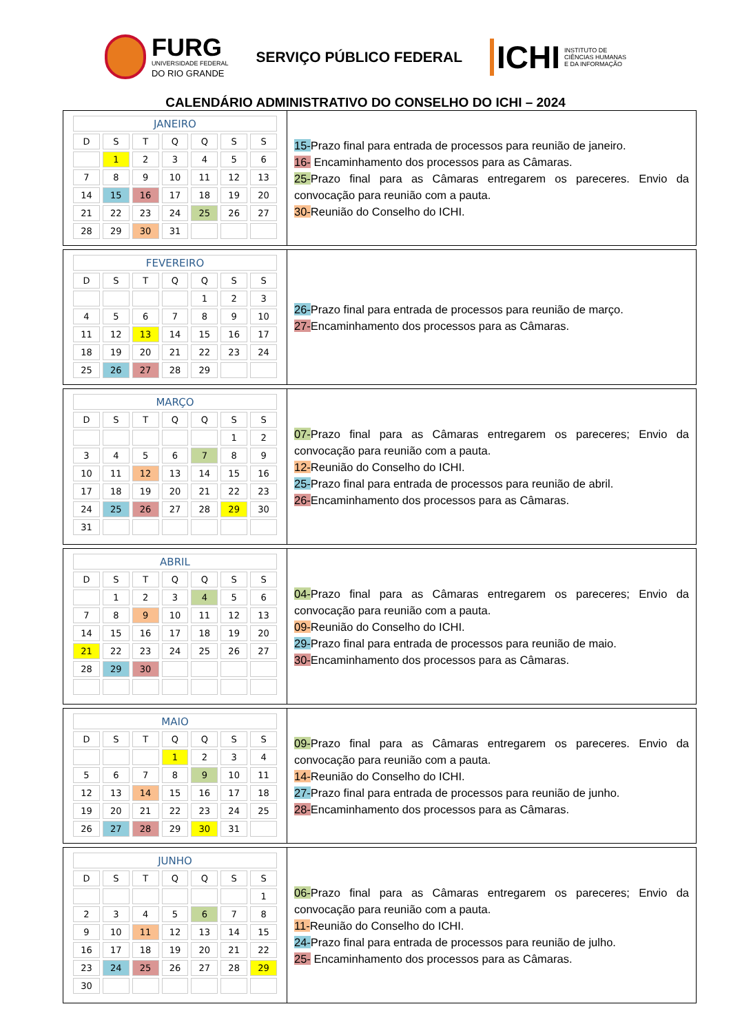FURG
UNIVERSIDADE FEDERAL
DO RIO GRANDE
SERVIÇO PÚBLICO FEDERAL
ICHI INSTITUTO DE
CIÊNCIAS HUMANAS
E DA INFORMAÇÃO
CALENDÁRIO ADMINISTRATIVO DO CONSELHO DO ICHI – 2024
| JANEIRO | | | | | | |
| --- | --- | --- | --- | --- | --- | --- |
| D | S | T | Q | Q | S | S |
| | 1 | 2 | 3 | 4 | 5 | 6 |
| 7 | 8 | 9 | 10 | 11 | 12 | 13 |
| 14 | 15 | 16 | 17 | 18 | 19 | 20 |
| 21 | 22 | 23 | 24 | 25 | 26 | 27 |
| 28 | 29 | 30 | 31 | | | |
15-Prazo final para entrada de processos para reunião de janeiro.
16- Encaminhamento dos processos para as Câmaras.
25-Prazo final para as Câmaras entregarem os pareceres. Envio da convocação para reunião com a pauta.
30-Reunião do Conselho do ICHI.
| FEVEREIRO | | | | | | |
| --- | --- | --- | --- | --- | --- | --- |
| D | S | T | Q | Q | S | S |
| | | | | 1 | 2 | 3 |
| 4 | 5 | 6 | 7 | 8 | 9 | 10 |
| 11 | 12 | 13 | 14 | 15 | 16 | 17 |
| 18 | 19 | 20 | 21 | 22 | 23 | 24 |
| 25 | 26 | 27 | 28 | 29 | | |
26-Prazo final para entrada de processos para reunião de março.
27-Encaminhamento dos processos para as Câmaras.
| MARÇO | | | | | | |
| --- | --- | --- | --- | --- | --- | --- |
| D | S | T | Q | Q | S | S |
| | | | | | 1 | 2 |
| 3 | 4 | 5 | 6 | 7 | 8 | 9 |
| 10 | 11 | 12 | 13 | 14 | 15 | 16 |
| 17 | 18 | 19 | 20 | 21 | 22 | 23 |
| 24 | 25 | 26 | 27 | 28 | 29 | 30 |
| 31 | | | | | | |
07-Prazo final para as Câmaras entregarem os pareceres; Envio da convocação para reunião com a pauta.
12-Reunião do Conselho do ICHI.
25-Prazo final para entrada de processos para reunião de abril.
26-Encaminhamento dos processos para as Câmaras.
| ABRIL | | | | | | |
| --- | --- | --- | --- | --- | --- | --- |
| D | S | T | Q | Q | S | S |
| | 1 | 2 | 3 | 4 | 5 | 6 |
| 7 | 8 | 9 | 10 | 11 | 12 | 13 |
| 14 | 15 | 16 | 17 | 18 | 19 | 20 |
| 21 | 22 | 23 | 24 | 25 | 26 | 27 |
| 28 | 29 | 30 | | | | |
04-Prazo final para as Câmaras entregarem os pareceres; Envio da convocação para reunião com a pauta.
09-Reunião do Conselho do ICHI.
29-Prazo final para entrada de processos para reunião de maio.
30-Encaminhamento dos processos para as Câmaras.
| MAIO | | | | | | |
| --- | --- | --- | --- | --- | --- | --- |
| D | S | T | Q | Q | S | S |
| | | | 1 | 2 | 3 | 4 |
| 5 | 6 | 7 | 8 | 9 | 10 | 11 |
| 12 | 13 | 14 | 15 | 16 | 17 | 18 |
| 19 | 20 | 21 | 22 | 23 | 24 | 25 |
| 26 | 27 | 28 | 29 | 30 | 31 | |
09-Prazo final para as Câmaras entregarem os pareceres. Envio da convocação para reunião com a pauta.
14-Reunião do Conselho do ICHI.
27-Prazo final para entrada de processos para reunião de junho.
28-Encaminhamento dos processos para as Câmaras.
| JUNHO | | | | | | |
| --- | --- | --- | --- | --- | --- | --- |
| D | S | T | Q | Q | S | S |
| | | | | | | 1 |
| 2 | 3 | 4 | 5 | 6 | 7 | 8 |
| 9 | 10 | 11 | 12 | 13 | 14 | 15 |
| 16 | 17 | 18 | 19 | 20 | 21 | 22 |
| 23 | 24 | 25 | 26 | 27 | 28 | 29 |
| 30 | | | | | | |
06-Prazo final para as Câmaras entregarem os pareceres; Envio da convocação para reunião com a pauta.
11-Reunião do Conselho do ICHI.
24-Prazo final para entrada de processos para reunião de julho.
25- Encaminhamento dos processos para as Câmaras.